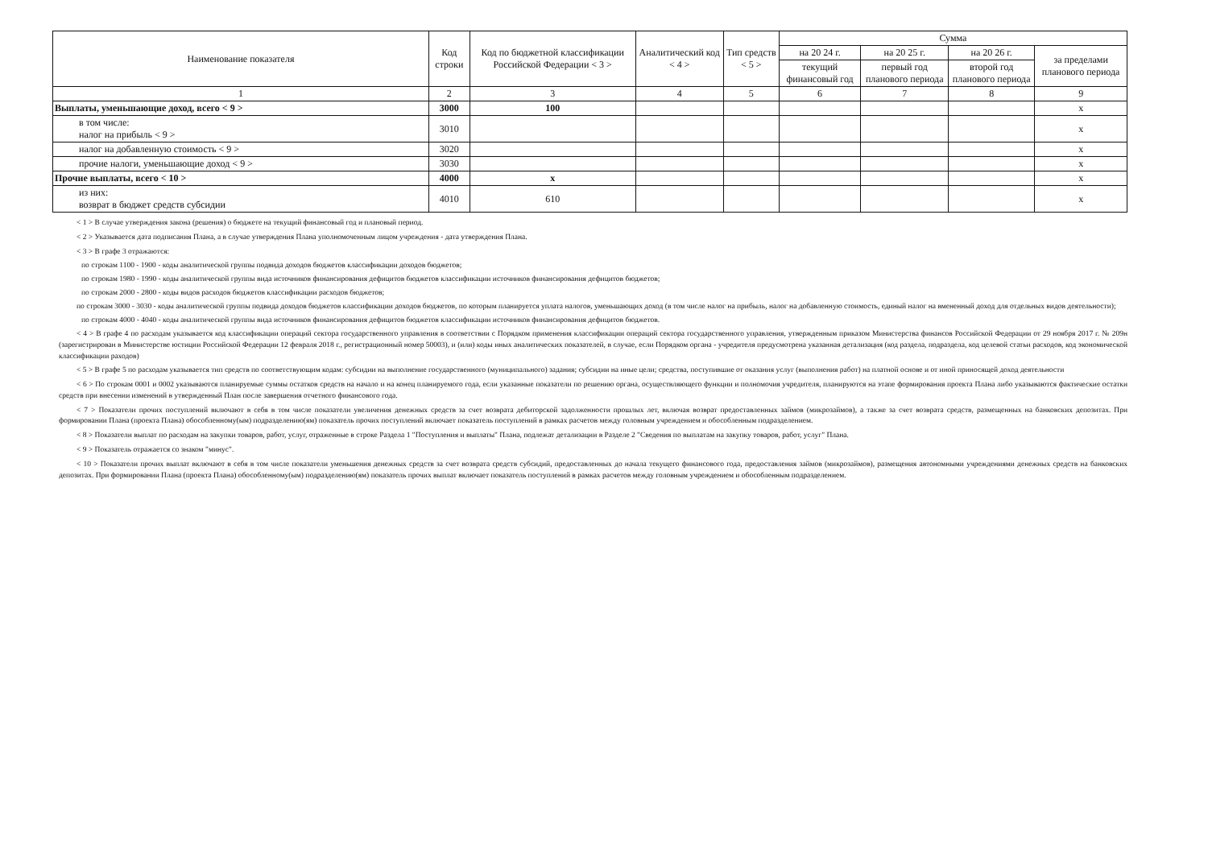| Наименование показателя | Код строки | Код по бюджетной классификации Российской Федерации < 3 > | Аналитический код < 4 > | Тип средств < 5 > | Сумма | | | |
| --- | --- | --- | --- | --- | --- | --- | --- | --- |
| | | | | | на 20 24 г. | на 20 25 г. | на 20 26 г. | за пределами планового периода |
| | | | | | текущий финансовый год | первый год планового периода | второй год планового периода | |
| 1 | 2 | 3 | 4 | 5 | 6 | 7 | 8 | 9 |
| Выплаты, уменьшающие доход, всего < 9 > | 3000 | 100 | | | | | | x |
| в том числе: налог на прибыль < 9 > | 3010 | | | | | | | x |
| налог на добавленную стоимость < 9 > | 3020 | | | | | | | x |
| прочие налоги, уменьшающие доход < 9 > | 3030 | | | | | | | x |
| Прочие выплаты, всего < 10 > | 4000 | x | | | | | | x |
| из них: возврат в бюджет средств субсидии | 4010 | 610 | | | | | | x |
< 1 > В случае утверждения закона (решения) о бюджете на текущий финансовый год и плановый период.
< 2 > Указывается дата подписания Плана, а в случае утверждения Плана уполномоченным лицом учреждения - дата утверждения Плана.
< 3 > В графе 3 отражаются:
по строкам 1100 - 1900 - коды аналитической группы подвида доходов бюджетов классификации доходов бюджетов;
по строкам 1980 - 1990 - коды аналитической группы вида источников финансирования дефицитов бюджетов классификации источников финансирования дефицитов бюджетов;
по строкам 2000 - 2800 - коды видов расходов бюджетов классификации расходов бюджетов;
по строкам 3000 - 3030 - коды аналитической группы подвида доходов бюджетов классификации доходов бюджетов, по которым планируется уплата налогов, уменьшающих доход (в том числе налог на прибыль, налог на добавленную стоимость, единый налог на вмененный доход для отдельных видов деятельности);
по строкам 4000 - 4040 - коды аналитической группы вида источников финансирования дефицитов бюджетов классификации источников финансирования дефицитов бюджетов.
< 4 > В графе 4 по расходам указывается код классификации операций сектора государственного управления в соответствии с Порядком применения классификации операций сектора государственного управления, утвержденным приказом Министерства финансов Российской Федерации от 29 ноября 2017 г. № 209н (зарегистрирован в Министерстве юстиции Российской Федерации 12 февраля 2018 г., регистрационный номер 50003), и (или) коды иных аналитических показателей, в случае, если Порядком органа - учредителя предусмотрена указанная детализация (код раздела, подраздела, код целевой статьи расходов, код экономической классификации раходов)
< 5 > В графе 5 по расходам указывается тип средств по соответствующим кодам: субсидии на выполнение государственного (муниципального) задания; субсидии на иные цели; средства, поступившие от оказания услуг (выполнения работ) на платной основе и от иной приносящей доход деятельности
< 6 > По строкам 0001 и 0002 указываются планируемые суммы остатков средств на начало и на конец планируемого года, если указанные показатели по решению органа, осуществляющего функции и полномочия учредителя, планируются на этапе формирования проекта Плана либо указываются фактические остатки средств при внесении изменений в утвержденный План после завершения отчетного финансового года.
< 7 > Показатели прочих поступлений включают в себя в том числе показатели увеличения денежных средств за счет возврата дебиторской задолженности прошлых лет, включая возврат предоставленных займов (микрозаймов), а также за счет возврата средств, размещенных на банковских депозитах. При формировании Плана (проекта Плана) обособленному(ым) подразделению(ям) показатель прочих поступлений включает показатель поступлений в рамках расчетов между головным учреждением и обособленным подразделением.
< 8 > Показатели выплат по расходам на закупки товаров, работ, услуг, отраженные в строке Раздела 1 "Поступления и выплаты" Плана, подлежат детализации в Разделе 2 "Сведения по выплатам на закупку товаров, работ, услуг" Плана.
< 9 > Показатель отражается со знаком "минус".
< 10 > Показатели прочих выплат включают в себя в том числе показатели уменьшения денежных средств за счет возврата средств субсидий, предоставленных до начала текущего финансового года, предоставления займов (микрозаймов), размещения автономными учреждениями денежных средств на банковских депозитах. При формировании Плана (проекта Плана) обособленному(ым) подразделению(ям) показатель прочих выплат включает показатель поступлений в рамках расчетов между головным учреждением и обособленным подразделением.